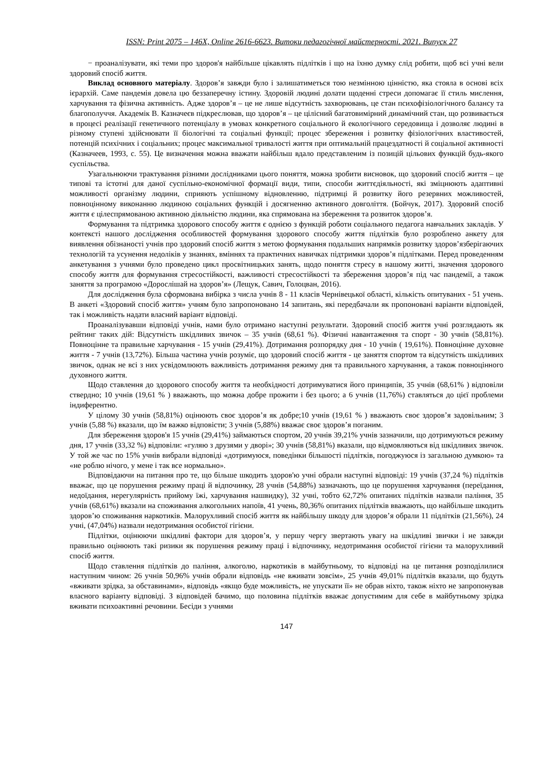ISSN: Print 2075 – 146X, Online 2616-6623. Витоки педагогічної майстерності. 2021. Випуск 27
− проаналізувати, які теми про здоров'я найбільше цікавлять підлітків і що на їхню думку слід робити, щоб всі учні вели здоровий спосіб життя.
Виклад основного матеріалу. Здоров’я завжди було і залишатиметься тою незмінною цінністю, яка стояла в основі всіх ієрархій. Саме пандемія довела цю беззаперечну істину. Здоровій людині долати щоденні стреси допомагає її стиль мислення, харчування та фізична активність. Адже здоров’я – це не лише відсутність захворювань, це стан психофізіологічного балансу та благополуччя. Академік В. Казначеєв підкреслював, що здоров’я – це цілісний багатовимірний динамічний стан, що розвивається в процесі реалізації генетичного потенціалу в умовах конкретного соціального й екологічного середовища і дозволяє людині в різному ступені здійснювати її біологічні та соціальні функції; процес збереження і розвитку фізіологічних властивостей, потенцій психічних і соціальних; процес максимальної тривалості життя при оптимальній працездатності й соціальної активності (Казначеев, 1993, с. 55). Це визначення можна вважати найбільш вдало представленим із позицій цільових функцій будь-якого суспільства.
Узагальнюючи трактування різними дослідниками цього поняття, можна зробити висновок, що здоровий спосіб життя – це типові та істотні для даної суспільно-економічної формації види, типи, способи життєдіяльності, які зміцнюють адаптивні можливості організму людини, сприяють успішному відновленню, підтримці й розвитку його резервних можливостей, повноцінному виконанню людиною соціальних функцій і досягненню активного довголіття. (Бойчук, 2017). Здоровий спосіб життя є цілеспрямованою активною діяльністю людини, яка спрямована на збереження та розвиток здоров’я.
Формування та підтримка здорового способу життя є однією з функцій роботи соціального педагога навчальних закладів. У контексті нашого дослідження особливостей формування здорового способу життя підлітків було розроблено анкету для виявлення обізнаності учнів про здоровий спосіб життя з метою формування подальших напрямків розвитку здоров’язберігаючих технологій та усунення недоліків у знаннях, вміннях та практичних навичках підтримки здоров’я підлітками. Перед проведенням анкетування з учнями було проведено цикл просвітницьких занять, щодо поняття стресу в нашому житті, значення здорового способу життя для формування стресостійкості, важливості стресостійкості та збереження здоров’я під час пандемії, а також заняття за програмою «Дорослішай на здоров’я» (Лещук, Савич, Голоцван, 2016).
Для дослідження була сформована вибірка з числа учнів 8 - 11 класів Чернівецької області, кількість опитуваних - 51 учень. В анкеті «Здоровий спосіб життя» учням було запропоновано 14 запитань, які передбачали як пропоновані варіанти відповідей, так і можливість надати власний варіант відповіді.
Проаналізувавши відповіді учнів, нами було отримано наступні результати. Здоровий спосіб життя учні розглядають як рейтинг таких дій: Відсутність шкідливих звичок – 35 учнів (68,61 %). Фізичні навантаження та спорт - 30 учнів (58,81%). Повноцінне та правильне харчування - 15 учнів (29,41%). Дотримання розпорядку дня - 10 учнів ( 19,61%). Повноцінне духовне життя - 7 учнів (13,72%). Більша частина учнів розуміє, що здоровий спосіб життя - це заняття спортом та відсутність шкідливих звичок, однак не всі з них усвідомлюють важливість дотримання режиму дня та правильного харчування, а також повноцінного духовного життя.
Щодо ставлення до здорового способу життя та необхідності дотримуватися його принципів, 35 учнів (68,61% ) відповіли ствердно; 10 учнів (19,61 % ) вважають, що можна добре прожити і без цього; а 6 учнів (11,76%) ставляться до цієї проблеми індиферентно.
У цілому 30 учнів (58,81%) оцінюють своє здоров’я як добре;10 учнів (19,61 % ) вважають своє здоров’я задовільним; 3 учнів (5,88 %) вказали, що їм важко відповісти; 3 учнів (5,88%) вважає своє здоров’я поганим.
Для збереження здоров'я 15 учнів (29,41%) займаються спортом, 20 учнів 39,21% учнів зазначили, що дотримуються режиму дня, 17 учнів (33,32 %) відповіли: «гуляю з друзями у дворі»; 30 учнів (58,81%) вказали, що відмовляються від шкідливих звичок. У той же час по 15% учнів вибрали відповіді «дотримуюся, поведінки більшості підлітків, погоджуюся із загальною думкою» та «не роблю нічого, у мене і так все нормально».
Відповідаючи на питання про те, що більше шкодить здоров'ю учні обрали наступні відповіді: 19 учнів (37,24 %) підлітків вважає, що це порушення режиму праці й відпочинку, 28 учнів (54,88%) зазначають, що це порушення харчування (переїдання, недоїдання, нерегулярність прийому їжі, харчування нашвидку), 32 учні, тобто 62,72% опитаних підлітків назвали паління, 35 учнів (68,61%) вказали на споживання алкогольних напоїв, 41 учень, 80,36% опитаних підлітків вважають, що найбільше шкодить здоров’ю споживання наркотиків. Малорухливий спосіб життя як найбільшу шкоду для здоров’я обрали 11 підлітків (21,56%), 24 учні, (47,04%) назвали недотримання особистої гігієни.
Підлітки, оцінюючи шкідливі фактори для здоров’я, у першу чергу звертають увагу на шкідливі звички і не завжди правильно оцінюють такі ризики як порушення режиму праці і відпочинку, недотримання особистої гігієни та малорухливий спосіб життя.
Щодо ставлення підлітків до паління, алкоголю, наркотиків в майбутньому, то відповіді на це питання розподілилися наступним чином: 26 учнів 50,96% учнів обрали відповідь «не вживати зовсім», 25 учнів 49,01% підлітків вказали, що будуть «вживати зрідка, за обставинами», відповідь «якщо буде можливість, не упускати її» не обрав ніхто, також ніхто не запропонував власного варіанту відповіді. З відповідей бачимо, що половина підлітків вважає допустимим для себе в майбутньому зрідка вживати психоактивні речовини. Бесіди з учнями
147